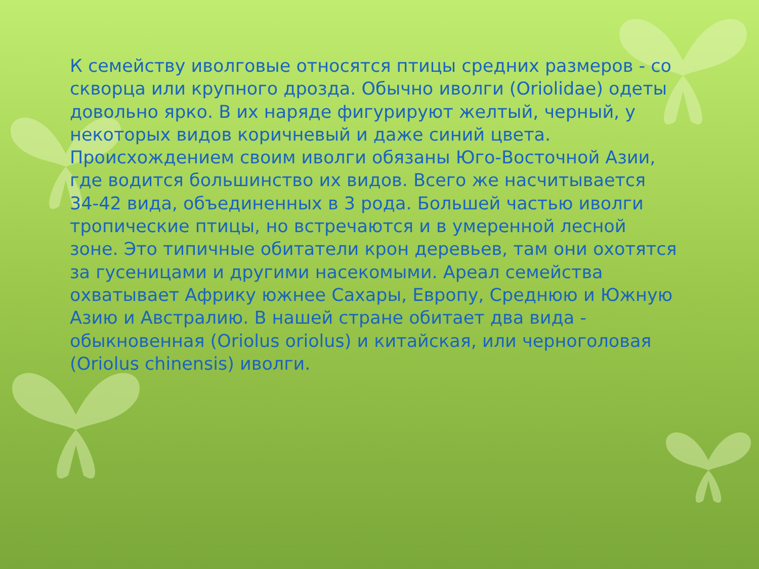К семейству иволговые относятся птицы средних размеров - со скворца или крупного дрозда. Обычно иволги (Oriolidae) одеты довольно ярко. В их наряде фигурируют желтый, черный, у некоторых видов коричневый и даже синий цвета. Происхождением своим иволги обязаны Юго-Восточной Азии, где водится большинство их видов. Всего же насчитывается 34-42 вида, объединенных в 3 рода. Большей частью иволги тропические птицы, но встречаются и в умеренной лесной зоне. Это типичные обитатели крон деревьев, там они охотятся за гусеницами и другими насекомыми. Ареал семейства охватывает Африку южнее Сахары, Европу, Среднюю и Южную Азию и Австралию. В нашей стране обитает два вида - обыкновенная (Oriolus oriolus) и китайская, или черноголовая (Oriolus chinensis) иволги.